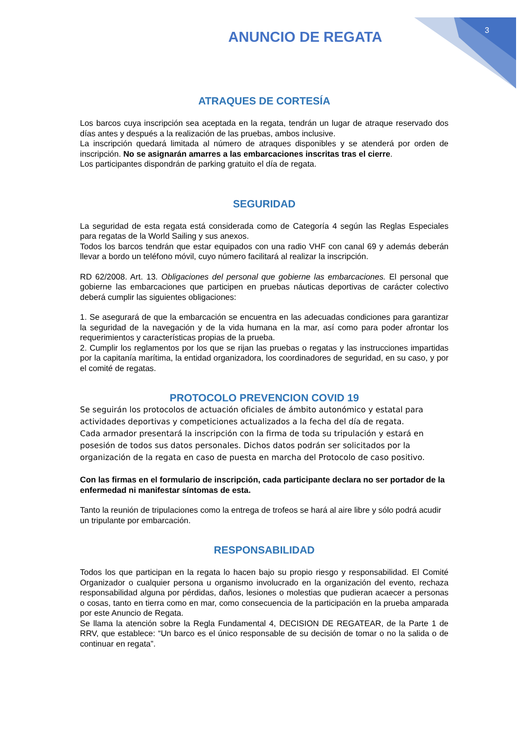3
ANUNCIO DE REGATA
ATRAQUES DE CORTESÍA
Los barcos cuya inscripción sea aceptada en la regata, tendrán un lugar de atraque reservado dos días antes y después a la realización de las pruebas, ambos inclusive.
La inscripción quedará limitada al número de atraques disponibles y se atenderá por orden de inscripción. No se asignarán amarres a las embarcaciones inscritas tras el cierre.
Los participantes dispondrán de parking gratuito el día de regata.
SEGURIDAD
La seguridad de esta regata está considerada como de Categoría 4 según las Reglas Especiales para regatas de la World Sailing y sus anexos.
Todos los barcos tendrán que estar equipados con una radio VHF con canal 69 y además deberán llevar a bordo un teléfono móvil, cuyo número facilitará al realizar la inscripción.
RD 62/2008. Art. 13. Obligaciones del personal que gobierne las embarcaciones. El personal que gobierne las embarcaciones que participen en pruebas náuticas deportivas de carácter colectivo deberá cumplir las siguientes obligaciones:
1. Se asegurará de que la embarcación se encuentra en las adecuadas condiciones para garantizar la seguridad de la navegación y de la vida humana en la mar, así como para poder afrontar los requerimientos y características propias de la prueba.
2. Cumplir los reglamentos por los que se rijan las pruebas o regatas y las instrucciones impartidas por la capitanía marítima, la entidad organizadora, los coordinadores de seguridad, en su caso, y por el comité de regatas.
PROTOCOLO PREVENCION COVID 19
Se seguirán los protocolos de actuación oficiales de ámbito autonómico y estatal para actividades deportivas y competiciones actualizados a la fecha del día de regata.
Cada armador presentará la inscripción con la firma de toda su tripulación y estará en posesión de todos sus datos personales. Dichos datos podrán ser solicitados por la organización de la regata en caso de puesta en marcha del Protocolo de caso positivo.
Con las firmas en el formulario de inscripción, cada participante declara no ser portador de la enfermedad ni manifestar síntomas de esta.
Tanto la reunión de tripulaciones como la entrega de trofeos se hará al aire libre y sólo podrá acudir un tripulante por embarcación.
RESPONSABILIDAD
Todos los que participan en la regata lo hacen bajo su propio riesgo y responsabilidad. El Comité Organizador o cualquier persona u organismo involucrado en la organización del evento, rechaza responsabilidad alguna por pérdidas, daños, lesiones o molestias que pudieran acaecer a personas o cosas, tanto en tierra como en mar, como consecuencia de la participación en la prueba amparada por este Anuncio de Regata.
Se llama la atención sobre la Regla Fundamental 4, DECISION DE REGATEAR, de la Parte 1 de RRV, que establece: “Un barco es el único responsable de su decisión de tomar o no la salida o de continuar en regata”.